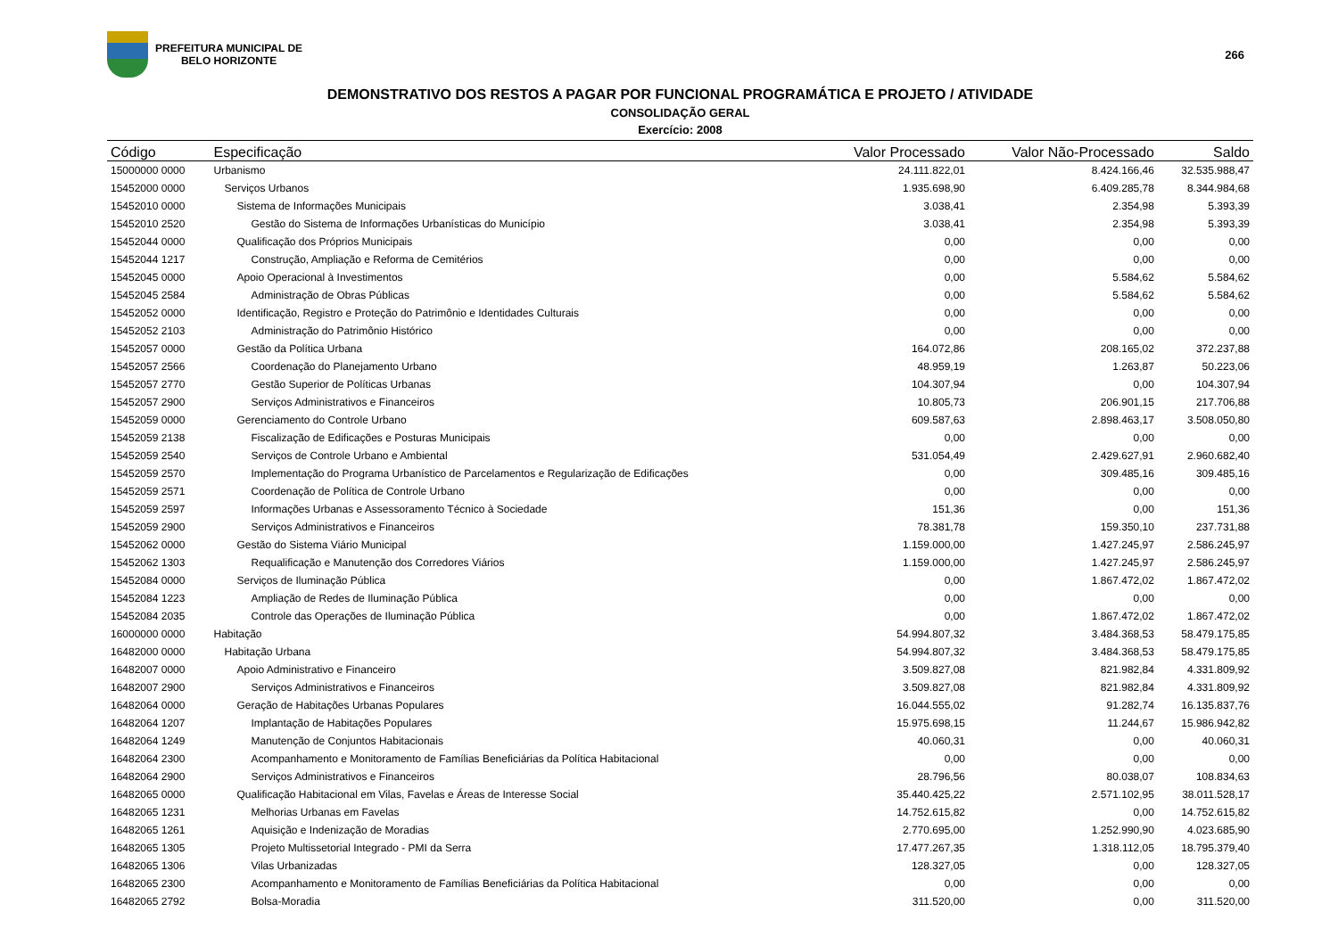PREFEITURA MUNICIPAL DE
BELO HORIZONTE
266
DEMONSTRATIVO DOS RESTOS A PAGAR POR FUNCIONAL PROGRAMÁTICA E PROJETO / ATIVIDADE
CONSOLIDAÇÃO GERAL
Exercício: 2008
| Código | Especificação | Valor Processado | Valor Não-Processado | Saldo |
| --- | --- | --- | --- | --- |
| 15000000 0000 | Urbanismo | 24.111.822,01 | 8.424.166,46 | 32.535.988,47 |
| 15452000 0000 | Serviços Urbanos | 1.935.698,90 | 6.409.285,78 | 8.344.984,68 |
| 15452010 0000 | Sistema de Informações Municipais | 3.038,41 | 2.354,98 | 5.393,39 |
| 15452010 2520 | Gestão do Sistema de Informações Urbanísticas do Município | 3.038,41 | 2.354,98 | 5.393,39 |
| 15452044 0000 | Qualificação dos Próprios Municipais | 0,00 | 0,00 | 0,00 |
| 15452044 1217 | Construção, Ampliação e Reforma de Cemitérios | 0,00 | 0,00 | 0,00 |
| 15452045 0000 | Apoio Operacional à Investimentos | 0,00 | 5.584,62 | 5.584,62 |
| 15452045 2584 | Administração de Obras Públicas | 0,00 | 5.584,62 | 5.584,62 |
| 15452052 0000 | Identificação, Registro e Proteção do Patrimônio e Identidades Culturais | 0,00 | 0,00 | 0,00 |
| 15452052 2103 | Administração do Patrimônio Histórico | 0,00 | 0,00 | 0,00 |
| 15452057 0000 | Gestão da Política Urbana | 164.072,86 | 208.165,02 | 372.237,88 |
| 15452057 2566 | Coordenação do Planejamento Urbano | 48.959,19 | 1.263,87 | 50.223,06 |
| 15452057 2770 | Gestão Superior de Políticas Urbanas | 104.307,94 | 0,00 | 104.307,94 |
| 15452057 2900 | Serviços Administrativos e Financeiros | 10.805,73 | 206.901,15 | 217.706,88 |
| 15452059 0000 | Gerenciamento do Controle Urbano | 609.587,63 | 2.898.463,17 | 3.508.050,80 |
| 15452059 2138 | Fiscalização de Edificações e Posturas Municipais | 0,00 | 0,00 | 0,00 |
| 15452059 2540 | Serviços de Controle Urbano e Ambiental | 531.054,49 | 2.429.627,91 | 2.960.682,40 |
| 15452059 2570 | Implementação do Programa Urbanístico de Parcelamentos e Regularização de Edificações | 0,00 | 309.485,16 | 309.485,16 |
| 15452059 2571 | Coordenação de Política de Controle Urbano | 0,00 | 0,00 | 0,00 |
| 15452059 2597 | Informações Urbanas e Assessoramento Técnico à Sociedade | 151,36 | 0,00 | 151,36 |
| 15452059 2900 | Serviços Administrativos e Financeiros | 78.381,78 | 159.350,10 | 237.731,88 |
| 15452062 0000 | Gestão do Sistema Viário Municipal | 1.159.000,00 | 1.427.245,97 | 2.586.245,97 |
| 15452062 1303 | Requalificação e Manutenção dos Corredores Viários | 1.159.000,00 | 1.427.245,97 | 2.586.245,97 |
| 15452084 0000 | Serviços de Iluminação Pública | 0,00 | 1.867.472,02 | 1.867.472,02 |
| 15452084 1223 | Ampliação de Redes de Iluminação Pública | 0,00 | 0,00 | 0,00 |
| 15452084 2035 | Controle das Operações de Iluminação Pública | 0,00 | 1.867.472,02 | 1.867.472,02 |
| 16000000 0000 | Habitação | 54.994.807,32 | 3.484.368,53 | 58.479.175,85 |
| 16482000 0000 | Habitação Urbana | 54.994.807,32 | 3.484.368,53 | 58.479.175,85 |
| 16482007 0000 | Apoio Administrativo e Financeiro | 3.509.827,08 | 821.982,84 | 4.331.809,92 |
| 16482007 2900 | Serviços Administrativos e Financeiros | 3.509.827,08 | 821.982,84 | 4.331.809,92 |
| 16482064 0000 | Geração de Habitações Urbanas Populares | 16.044.555,02 | 91.282,74 | 16.135.837,76 |
| 16482064 1207 | Implantação de Habitações Populares | 15.975.698,15 | 11.244,67 | 15.986.942,82 |
| 16482064 1249 | Manutenção de Conjuntos Habitacionais | 40.060,31 | 0,00 | 40.060,31 |
| 16482064 2300 | Acompanhamento e Monitoramento de Famílias Beneficiárias da Política Habitacional | 0,00 | 0,00 | 0,00 |
| 16482064 2900 | Serviços Administrativos e Financeiros | 28.796,56 | 80.038,07 | 108.834,63 |
| 16482065 0000 | Qualificação Habitacional em Vilas, Favelas e Áreas de Interesse Social | 35.440.425,22 | 2.571.102,95 | 38.011.528,17 |
| 16482065 1231 | Melhorias Urbanas em Favelas | 14.752.615,82 | 0,00 | 14.752.615,82 |
| 16482065 1261 | Aquisição e Indenização de Moradias | 2.770.695,00 | 1.252.990,90 | 4.023.685,90 |
| 16482065 1305 | Projeto Multissetorial Integrado - PMI da Serra | 17.477.267,35 | 1.318.112,05 | 18.795.379,40 |
| 16482065 1306 | Vilas Urbanizadas | 128.327,05 | 0,00 | 128.327,05 |
| 16482065 2300 | Acompanhamento e Monitoramento de Famílias Beneficiárias da Política Habitacional | 0,00 | 0,00 | 0,00 |
| 16482065 2792 | Bolsa-Moradia | 311.520,00 | 0,00 | 311.520,00 |